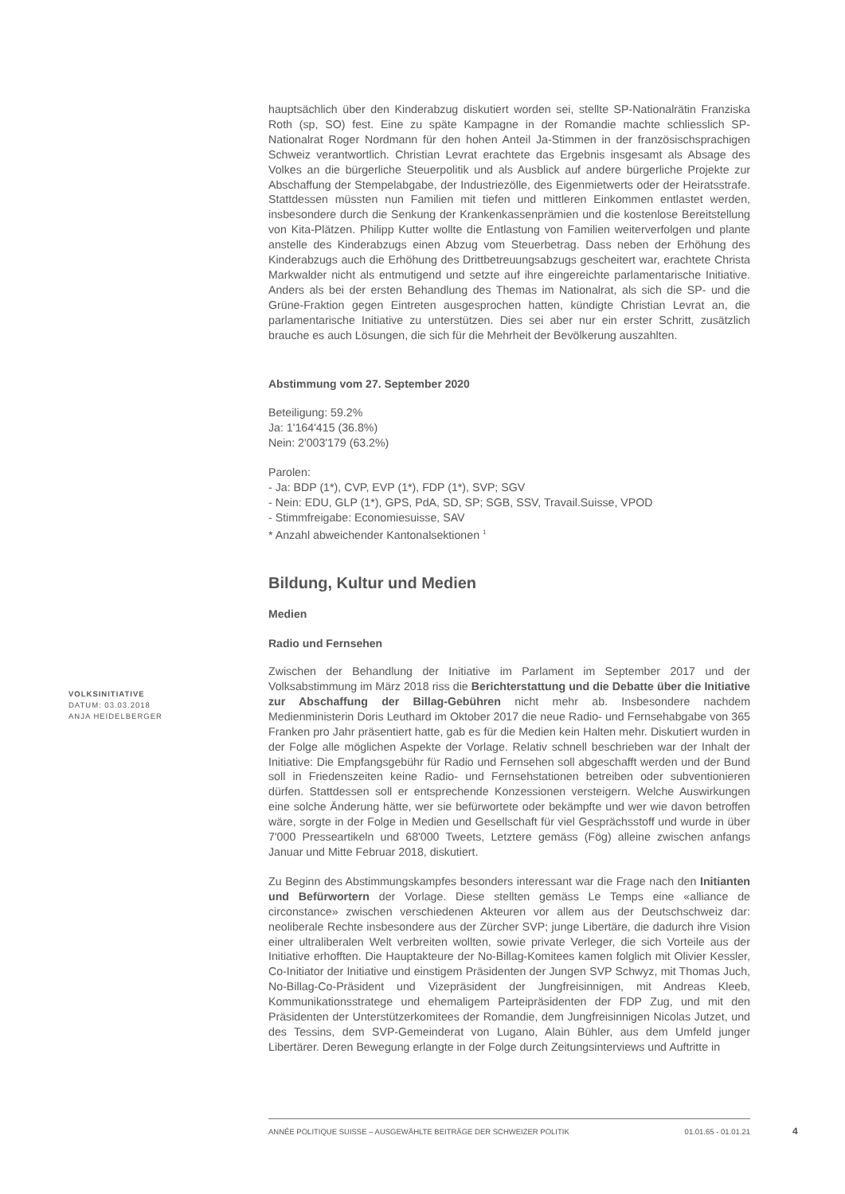VOLKSINITIATIVE
DATUM: 03.03.2018
ANJA HEIDELBERGER
hauptsächlich über den Kinderabzug diskutiert worden sei, stellte SP-Nationalrätin Franziska Roth (sp, SO) fest. Eine zu späte Kampagne in der Romandie machte schliesslich SP-Nationalrat Roger Nordmann für den hohen Anteil Ja-Stimmen in der französischsprachigen Schweiz verantwortlich. Christian Levrat erachtete das Ergebnis insgesamt als Absage des Volkes an die bürgerliche Steuerpolitik und als Ausblick auf andere bürgerliche Projekte zur Abschaffung der Stempelabgabe, der Industriezölle, des Eigenmietwerts oder der Heiratsstrafe. Stattdessen müssten nun Familien mit tiefen und mittleren Einkommen entlastet werden, insbesondere durch die Senkung der Krankenkassenprämien und die kostenlose Bereitstellung von Kita-Plätzen. Philipp Kutter wollte die Entlastung von Familien weiterverfolgen und plante anstelle des Kinderabzugs einen Abzug vom Steuerbetrag. Dass neben der Erhöhung des Kinderabzugs auch die Erhöhung des Drittbetreuungsabzugs gescheitert war, erachtete Christa Markwalder nicht als entmutigend und setzte auf ihre eingereichte parlamentarische Initiative. Anders als bei der ersten Behandlung des Themas im Nationalrat, als sich die SP- und die Grüne-Fraktion gegen Eintreten ausgesprochen hatten, kündigte Christian Levrat an, die parlamentarische Initiative zu unterstützen. Dies sei aber nur ein erster Schritt, zusätzlich brauche es auch Lösungen, die sich für die Mehrheit der Bevölkerung auszahlten.
Abstimmung vom 27. September 2020
Beteiligung: 59.2%
Ja: 1'164'415 (36.8%)
Nein: 2'003'179 (63.2%)
Parolen:
- Ja: BDP (1*), CVP, EVP (1*), FDP (1*), SVP; SGV
- Nein: EDU, GLP (1*), GPS, PdA, SD, SP; SGB, SSV, Travail.Suisse, VPOD
- Stimmfreigabe: Economiesuisse, SAV
* Anzahl abweichender Kantonalsektionen <sup>1</sup>
Bildung, Kultur und Medien
Medien
Radio und Fernsehen
Zwischen der Behandlung der Initiative im Parlament im September 2017 und der Volksabstimmung im März 2018 riss die Berichterstattung und die Debatte über die Initiative zur Abschaffung der Billag-Gebühren nicht mehr ab. Insbesondere nachdem Medienministerin Doris Leuthard im Oktober 2017 die neue Radio- und Fernsehabgabe von 365 Franken pro Jahr präsentiert hatte, gab es für die Medien kein Halten mehr. Diskutiert wurden in der Folge alle möglichen Aspekte der Vorlage. Relativ schnell beschrieben war der Inhalt der Initiative: Die Empfangsgebühr für Radio und Fernsehen soll abgeschafft werden und der Bund soll in Friedenszeiten keine Radio- und Fernsehstationen betreiben oder subventionieren dürfen. Stattdessen soll er entsprechende Konzessionen versteigern. Welche Auswirkungen eine solche Änderung hätte, wer sie befürwortete oder bekämpfte und wer wie davon betroffen wäre, sorgte in der Folge in Medien und Gesellschaft für viel Gesprächsstoff und wurde in über 7'000 Presseartikeln und 68'000 Tweets, Letztere gemäss (Fög) alleine zwischen anfangs Januar und Mitte Februar 2018, diskutiert.
Zu Beginn des Abstimmungskampfes besonders interessant war die Frage nach den Initianten und Befürwortern der Vorlage. Diese stellten gemäss Le Temps eine «alliance de circonstance» zwischen verschiedenen Akteuren vor allem aus der Deutschschweiz dar: neoliberale Rechte insbesondere aus der Zürcher SVP; junge Libertäre, die dadurch ihre Vision einer ultraliberalen Welt verbreiten wollten, sowie private Verleger, die sich Vorteile aus der Initiative erhofften. Die Hauptakteure der No-Billag-Komitees kamen folglich mit Olivier Kessler, Co-Initiator der Initiative und einstigem Präsidenten der Jungen SVP Schwyz, mit Thomas Juch, No-Billag-Co-Präsident und Vizepräsident der Jungfreisinnigen, mit Andreas Kleeb, Kommunikationsstratege und ehemaligem Parteipräsidenten der FDP Zug, und mit den Präsidenten der Unterstützerkomitees der Romandie, dem Jungfreisinnigen Nicolas Jutzet, und des Tessins, dem SVP-Gemeinderat von Lugano, Alain Bühler, aus dem Umfeld junger Libertärer. Deren Bewegung erlangte in der Folge durch Zeitungsinterviews und Auftritte in
ANNÉE POLITIQUE SUISSE – AUSGEWÄHLTE BEITRÄGE DER SCHWEIZER POLITIK 01.01.65 - 01.01.21
4